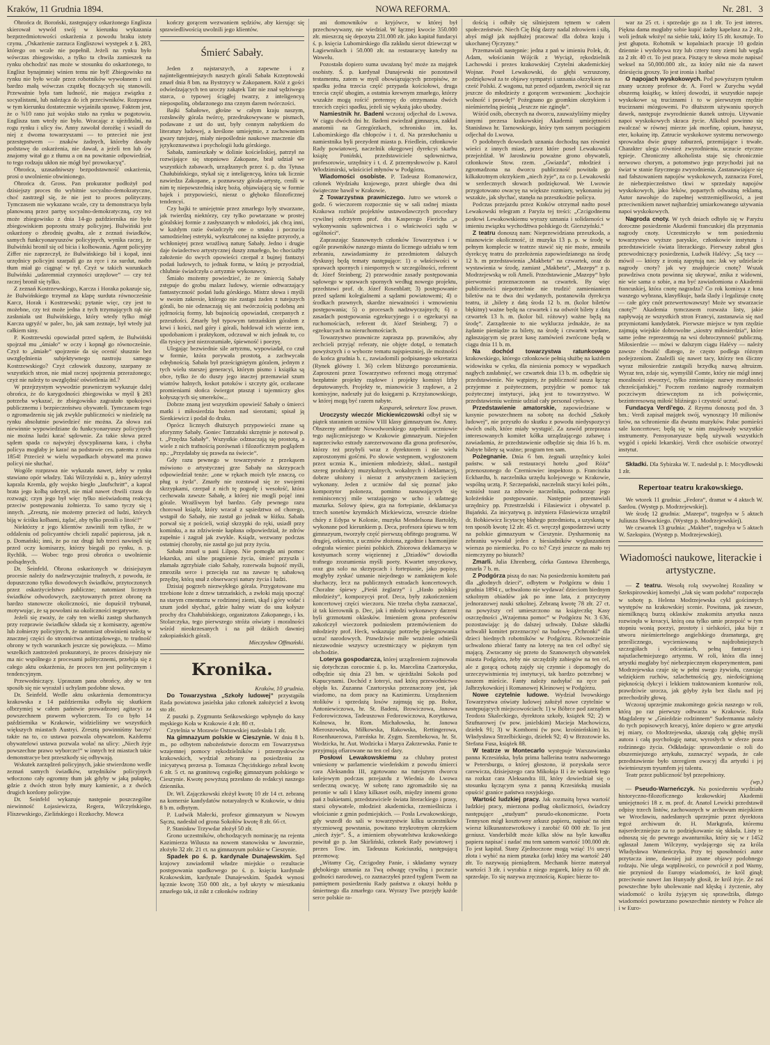Kraków, 11 Grudnia 1894. NOWA REFORMA. Nr. 281. 3
Obrońca dr. Boroński, zastępujący oskarżonego Englisza skierował wywód swój w kierunku wykazania bezprzedmiotowości oskarżenia z powodu braku istoty czynu. „Oskarżenie zarzuca Engliszowi występek z §. 283, którego on wcale nie popełnił. Jeżeli na rynku było wówczas zbiegowisko, a tylko ta chwila zamieszek na rynku obchodzić nas może w stosunku do oskarżonego, to Englisz bynajmniej winien temu nie był! Zbiegowisko na rynku nie było wcale przez robotników wywołanem i oni bardzo małą wówczas cząstkę tłoczących się stanowili. Przeważnie była tam ludność, nie mająca związku z socyalistami, lub należąca do ich przeciwników. Rozprawa w tym kierunku dostatecznie wyjaśniła sprawę. Faktem jest, że o ¾10 rano już wojsko stało na rynku w pogotowiu. Englisza tam wtedy nie było. Wracając z ujeżdżalni, na rogu rynku i ulicy św. Anny zawołał dorożkę i wsiadł do niej z dwoma towarzyszami — to przecież nie jest przestępstwem — znaków żadnych, któreby dawały podstawę do oskarżenia, nie dawał, a jeżeli ten lub ów znajomy witał go z tłumu a on na powitanie odpowiedział, to tego rodzaju ukłon nie mógł być prowokacyą“.
Obrońca, uzasadniwszy bezpodstawność oskarżenia, prosi o uwolnienie obwinionego.
Obrońca dr. Gross. Pan prokurator podłożył pod dzisiejszy proces tło wybitnie socyalno-demokratyczne, choć zastrzegł się, że nie jest to proces polityczny. Tymczasem nie wykazano wcale, czy ta demonstracya była planowaną przez partyę socyalno-demokratyczną, czy też może zbiegowisko z dnia 14-go października nie było zbiegowiskiem poprostu straży policyjnej. Bulwiński jest oskarżony o zbrodnię gwałtu, ale z zeznań świadków, samych funkcyonaryuszów policyjnych, wynika raczej, że Bulwiński bronił się od bicia i kolbowania. Agent policyjny Ziffer nie zaprzeczył, że Bulwińskiego bił i kopał, inni urzędnicy policyjni szarpali go za ręce i za surdut, nadto tłum miał go ciągnąć w tył. Czyż w takich warunkach Bulwiński „udaremniał czynności urzędowe“ — czy też raczej bronił się tylko.
Z zeznań Kostrzewskiego, Karcza i Horaka pokazuje się, że Bulwińskiego trzymał za klapę surduta równocześnie Karcz, Horak i Kostrzewski; pytanie więc, czy jest to możebne, czy też może jedna z tych trzymających rąk nie zasłaniała ust Bulwińskiego, który wtedy tylko mógł Karcza ugryźć w palec, bo, jak sam zeznaje, był wtedy już całkiem siny.
P. Kostrzewski opowiadał przed sądem, że Bulwiński spojrzał mu „śmiało“ w oczy i kopnął go równocześnie. Czyż to „śmiałe“ spojrzenie da się ocenić słusznie bez uwzględnienia subjektywnego nastroju samego Kostrzewskiego? Czyż człowiek duszony, szarpany ze wszystkich stron, nie miał raczej spojrzenia przerażonego; czyż nie należy to uwzględnić oświetlenia itd.?
W przejrzystym wywodzie prawniczym wykazuje dalej obrońca, że do karygodności zbiegowiska w myśl § 283 potrzeba wykazać, że zbiegowisko zagrażało spokojowi publicznemu i bezpieczeństwu obywateli. Tymczasem tego o zgromadzeniu się jak zwykle publiczności w niedzielę na rynku absolutnie powiedzieć nie można. Za słowa zaś niewinnie wypowiedziane do funkcyonaryuszy policyjnych nie można ludzi karać sądownie. Za takie słowa przed sądem spada co najwyżej dyscyplinarna kara, i chyba policya mogłaby je karać na podstawie ces. patentu z roku 1854! Przecież w wielu wypadkach obywatel ma prawo policyi nie słuchać.
Wogóle rozprawa nie wykazała nawet, żeby w rynku stawiano opór władzy. Taki Wilczyński n. p., który uderzył kaprala Kremla, gdy wojsko biegło „laufschritt“, a kapral brata jego kolbą uderzył, nie miał nawet chwili czasu do rozwagi; czyn jego był więc tylko nieświadomą reakcyą przeciw postępowaniu żołnierza. To samo tyczy się i innych. „Zresztą, nie możemy przecież od ludzi, których biją w ściśku kolbami, żądać, aby tylko prosili o litość!“
Niektórzy z jego klientów zawinili tem tylko, że w oddaleniu od policyantów chcieli zapalić papierosa, jak n. p. Domański; inni, że po raz drugi lub trzeci nawinęli się przed oczy komisarzy, którzy biegali po rynku, n. p. Rychlik. — Wobec tego prosi obrońca o uwolnienie podsądnych.
Dr. Seinfeld. Obrona oskarżonych w dzisiejszym procesie należy do nadzwyczajnie trudnych, z powodu, że dopuszczono tylko dowodowych świadków, przytoczonych przez oskarżycielstwo publiczne; natomiast licznych świadków odwodowych, zacytowanych przez obronę na bardzo stanowcze okoliczności, nie dopuścił trybunał, motywując, że są powołani na okoliczności negatywne.
Jeżeli się zważy, że cały ten wielki zastęp słuchanych przy rozprawie świadków składa się z komisarzy, agentów lub żołnierzy policyjnych, że natomiast obwinieni należą w znacznej części do stronnictwa antirządowego, to trudność obrony w tych warunkach jeszcze się powiększa. — Mimo wszelkich zastrzeżeń prokuratoryi, że proces dzisiejszy nie ma nic wspólnego z procesami politycznemi, przebija się z całego aktu oskarżenia, że proces ten jest politycznym i tendencyjnym.
Przewodniczący. Upraszam pana obrońcy, aby w ten sposób się nie wyrażał i uchylam podobne słowa.
Dr. Seinfeld. Wedle aktu oskarżenia demonstracya krakowska z 14 października odbyła się skutkiem olbrzymiej w całem państwie prowadzonej agitacyi za powszechnem prawem wyborczem. To co było 14 października w Krakowie, widzieliśmy we wszystkich większych miastach Austryi. Zresztą powinniśmy baczyć także na to, co ustawa pozwala obywatelom. Każdemu obywatelowi ustawa pozwala wołać na ulicy: „Niech żyje powszechne prawo wyborcze!“ w innych też miastach takie demonstracye bez przeszkody się odbywają.
Wskutek zarządzeń policyjnych, jakie stwierdzono wedle zeznań samych świadków, urzędników policyjnych wtłoczono cały ogromny tłum jak gdyby w jaką pułapkę, gdzie z dwóch stron były mury kamienic, a z dwóch drugich kordony policyjne.
Dr. Seinfeld wykazuje następnie poszczególne niewinność Łojasiewicza, Regera, Wilczyńskiego, Fliszewskiego, Zielińskiego i Rozkochy. Mowca
kończy gorącem wezwaniem sędziów, aby kierując się sprawiedliwością uwolnili jego klientów.
Śmierć Sabały.
Jeden z najstarszych, a zapewne i z najinteligentniejszych naszych górali Sabała Krzeptowski zmarł dnia 8 bm. na Bystrzycy w Zakopanem. Któż z gości odwiedzających ten uroczy zakątek Tatr nie znał sędziwego starca, o typowej ściągłej twarzy, z inteligencyą niepospolitą, obdarzonego zna cznym darem twórczości.
Bajki Sabałowe, głośne w całym kraju naszym, rozsławiły górala twórcę, przedrukowywane w pismach, podawane z ust do ust, były cennym nabytkiem do literatury ludowej, a kreślone umiejętnie, z zachowaniem gwary tutejszej, miały niepoślednie naukowe znaczenie dla językoznawstwa i psychologii ludu górskiego.
Sabała, zamieszkały w dolinie kościeliskiej, patrzył na rozwijające się stopniowo Zakopane, brał udział we wszystkich zabawach, urządzanych przez ś. p. dra Tytusa Chałubińskiego, stykał się z inteligencyą, która tak licznie nawiedza Zakopane, a poznawszy górala-artystę, cenili w nim tę niepowszednią iskrę bożą, objawiającą się w formie bajek i przypowieści, nieraz o głęboko filozoficznej tendencyi.
Czy bajki te umiejętnie przez zmarłego były stwarzane, jak twierdzą niektórzy, czy tylko powtarzane w prostej góralskiej formie z zasłyszanych w młodości, jak chcą inni, w każdym razie świadczyły one o smaku i poczuciu samodzielnej estetyki, wykształconej na księdze przyrody, a wchłoniętej przez wrażliwą naturę Sabały. Jedno i drugie daje świadectwo artystycznej duszy zmarłego, bo chociażby założenie do swych opowieści czerpał z bujnej fantazyi podań ludowych, to jednak forma, w którą je przyodział, chlubnie świadczyła o artyzmie wykonawcy.
Śmiało możemy powiedzieć, że ze śmiercią Sabały zstępuje do grobu malarz ludowy, wiernie odtwarzający fantastyczność podań ludu górskiego. Mistrz słowa i myśli w swoim zakresie, którego nie zastąpi żaden z tutejszych górali, bo nie odznaczają się ani twórczością podobną ani jędrnością formy, lub bujnością opowiadań, czerpanych z przeszłości. Zmarły był typowym tatrzańskim góralem z krwi i kości, nad góry i górali, hołdował ich wierze iem, upodobaniom i praktykom, odczuwał w nich jednak to, co dla tysięcy jest niezrozumiałe, śpiewność i poezyę.
Ulegając bezwiednie sile artyzmu, wypowiadał, co czuł w formie, która porywała prostotą, a zachwycała odrębnością. Sabała był prześcigniętym góralem, jednym z tych wielu starszej generacyi, którym pismo i książka są obce, tylko że do duszy jego inaczej przemawiał szum wiatrów halnych, łoskot potoków i szczyty gór, oczłacane promieniami słońca świergot ptasząt i tajemniczy głos kołyszących się smereków...
Dobrze znaną jest wszystkim opowieść Sabały o śmierci matki i miłosierdzia bożem nad sierotami; spisał ją Sienkiewicz i podał do druku.
Oprócz licznych dłuższych przypowieści znane są aforyzmy Sabały. Goniec Tatrzański skrzętnie je notował p. t. „Przędza Sabały“. Wszystkie odznaczają się prostotą, a wiele z nich trafnością porównań i filozoficznym poglądem np.: „Przydałaby się prawda na świecie“.
Gdy razu pewnego w towarzystwie z przekąsem mówiono o artystycznej grze Sabały na skrzypcach odpowiedział tenże: „one w rękach moich tyle znaczą, co pług u żyda“. Zmarły nie rozstawał się ze swojemi skrzypkami, czerpał z nich tę pogodę i wesołość, która cechowała zawsze Sabałę, a której nie mogli pojąć inni górale. Wrażliwym był bardzo. Gdy pewnego razu chorował ksiądz, który wracał z sąsiedztwa od chorego, wstąpił do Sabały, nie zastał go jednak w łóżku. Sabała porwał się z pościeli, wziął skrzypki do ręki, usiadł przy kominku, a na zdziwienie kapłana odpowiedział, że zdrów zupełnie i zagrał jak zwykle. Ksiądz, wezwany podczas ostatniej choroby, nie zastał go już przy życiu.
Sabała zmarł u pani Lilpop. Nie pomogła ani pomoc lekarska, ani silne pragnienie życia, śmierć przyszła i złamała zgrzybiałe ciało Sabały, rozerwała bujność myśli, zmroziła serce i przecięła raz na zawsze tę sabałową przędzę, którą snuł z obserwacyi natury życia i ludzi.
Dzisiaj pogrzeb niezwykłego górala. Przygotowane mu trzebione łoże z drzew tatrzańskich, a zwłoki mają spocząć na starym cmentarzu w rodzinnej ziemi, skąd i góry widać i szum jodeł słychać, gdzie halny wiatr do snu kołysze prochy dra Chałubińskiego, organizatora Zakopanego, i ks. Stolarczyka, tego pierwszego stróża oświaty i moralności wśród nieokrzesanych i na pół dzikich dawniej zakopiańskich górali.
Mieczysław Offmański.
Kronika.
Kraków, 10 grudnia.
Do Towarzystwa „Szkoły ludowej“ przystąpiła Rada powiatowa jasielska jako członek założyciel z kwotą sto złr.
Z puszki p. Zygmunta Seńkowskiego wpłynęło do kasy męskiego Koła w Krakowie 4 złr. 80 ct.
Czytelnia w Morawie Ostrawskiej nadesłała 1 złr.
Na gimnazyum polskie w Cieszynie. W dniu 8 b. m., po odbytem nabożeństwie doroczn em Towarzystwa wzajemnej pomocy rękodzielników i przemysłowców krakowskich, wydział zebrany na posiedzeniu za inicyatywą prezesa p. Tomasza Chęcińskiego zebrał kwotę 6 złr. 5 ct. na granitową cegiełkę gimnazyum polskiego w Cieszynie. Kwotę powyższą przesłano do redakcyi naszego dziennika.
Dr. Wł. Zajączkowski złożył kwotę 10 złr 14 ct. zebraną na komersie kandydatów notaryalnych w Krakowie, w dniu 8 b m. odbytym.
P. Ludwik Małecki, profesor gimnazyum w Nowym Sączu, nadesłał od grona Sokołów kwotę 8 złr. 66 ct.
P. Stanisław Trzywdar złożył 50 złr.
Grono uczestników, obchodzących nominację na rejenta Kazimierza Wilusza na nowem stanowisku w Jaworznie, złożyło 32 złr. 21 ct. na gimnazyum polskie w Cieszynie.
Spadek po ś. p. kardynale Dunajewskim. Sąd krajowy zawiadomił władze miejskie o rezultacie postępowania spadkowego po ś. p. księciu kardynale Krakowskim, kardynale Dunajewskim. Spadek wynosi łącznie kwotę 350 000 złr., a był ukryty w mieszkaniu zmarłego tak, iż nikt z członków rodziny
ani domowników o kryjówce, w której był przechowywany, nie wiedział. W łącznej kwocie 350.000 złr. mieszczą się depozyta 231.000 złr. jako kapitał fundacyi ś. p. księcia Lubomirskiego dla zakładu sierot dziewcząt w Łagiewnikach i 50.000 złr. na restauracyę katedry na Wawelu.
Pozostała dopiero suma uważaną być może za majątek osobisty. Ś. p. kardynał Dunajewski nie pozostawił testamentu, zatem w myśl obowiązujących przepisów, ze spadku jedna trzecia część przypada kościołowi, druga trzecia część ubogim, a ostatnia krewnym zmarłego, którzy wszakże mogą rościć pretensyę do otrzymania dwóch trzecich części spadku, jeżeli się wykażą jako ubodzy.
Namiestnik hr. Badeni wczoraj odjechał do Lwowa. W ciągu dwóch dni hr. Badeni zwiedzał gimnazya, zakład anatomii na Grzegórzkach, schronisko im. ks. Lubomirskiego dla chłopców i t. d. Na przesłuchaniu u namiestnika byli prezydent miasta p. Friedlein, członkowie Rady powiatowej, naczelnik okręgowej dyrekcyi skarbu książę Poniński, przedstawiciele sądownictwa, profesorowie, urzędnicy i t. d. Z przemysłowców p. Karol Włodzimirski, właściciel młynów w Podgórzu.
Wiadomości osobiste. P. Tadeusz Romanowicz, członek Wydziału krajowego, przez ubiegłe dwa dni świąteczne bawił w Krakowie.
Z Towarzystwa prawniczego. Jutro we wtorek o godz. 6 wieczorem rozpocznie się w sali radnej miasta Krakowa rozbiór projektów ustawodawczych procedury cywilnej odczytem prof. dra Kasperego Fiericha „o wykonywaniu sądownictwa i o właściwości sądu w ogólności“.
Zapraszając Szanownych członków Towarzystwa i w ogóle prawników naszego miasta do licznego udziału w tem zebraniu, zawiadamiamy że przedmiotem dalszych dyskusyj będą tematy następujące: 1) o właściwości w sprawach spornych i niespornych w szczególności, referent dr. Józef Steinberg; 2) przewodnie zasady postępowania sądowego w sprawach spornych według nowego projektu, przedstawi prof. dr. Józef Rosenblatt; 3) postępowanie przed sądami kolegialnemi a sądami powiatowemi; 4) o środkach prawnych, skardze nieważności i wznowieniu postępowania; 5) o procesach nadzwyczajnych; 6) o zasadach postępowania egzekucyjnego i o egzekucyi na ruchomościach, referent dr. Józef Steinberg; 7) o egzekucyach na nieruchomościach.
Towarzystwo prawnicze zaprasza pp. prawników, aby zechcieli przyjąć referaty, nie objęte dotąd, o tematach powyższych i o wyborze tematu najspieszniej, ile możności do końca grudnia b. r., zawiadomili podpisanego sekretarza (Rynek główny l. 36) celem bliższego porozumienia. Zaproszeni przez Towarzystwo referenci mogą otrzymać bezpłatnie projekty rządowe i projekty komisyi Izby deputowanych. Projekty te, mianowicie 3 rządowe, a 2 komisyjne, nadeszły już do księgarni p. Krzyżanowskiego, w której mogą być razem nabyte.
Kasparek, sekretarz Tow. prawn.
Uroczysty wieczór Mickiewiczowski odbył się w piątek staraniem uczniów VIII klasy gimnazyum św. Anny. Obszerny amfiteatr Nowodworskiego zapełnili uczniowie tego najliczniejszego w Krakowie gimnazyum. Niejeden naprzeciwko estrady zarezerwowano dla grona profesorów, którzy też przybyli wraz z dyrektorem i nie wielu zaproszonymi gośćmi. Po słowie wstępnem, wygłoszonem przez ucznia K., imieniem młodzieży, skład... nastąpił szereg produkcyj muzykalnych, wokalnych i deklamacyj, dobrze ułożony i nieraz z artystycznem zacięciem wykonany. Jeden z uczniów dał się poznać jako kompozytor poloneza, pomimo nasuwających się reminiscencyj mile wrażającego w ucho i udatnego mazurka. Solowy śpiew, gra na fortepianie, deklamacya trzech sonetów krymskich Mickiewicza, wreszcie dzielne chóry z Edypa w Kolonie, muzyka Mendelsona Bartoldy, wykonane pod kierunkiem p. Deca, profesora śpiewu w tem gimnazyum, tworzyły część pierwszą obfitego programu. W drugiej, orkiestra, z uczniów złożona, zgodnie i harmonijnie odegrała wieniec pieśni polskich. Zbiorowa deklamacya w kostyumach sceny więziennej z „Dziadów“ dowiodła trafnego zrozumienia myśli poety. Kwartet smyczkowy, oraz gra solo na skrzypcach i fortepianie, jako popisy, mogłyby zyskać uznanie niejednego w zamkniętem kole słuchaczy, lecz na publicznych estradach koncertowych. Choralne śpiewy „Pieśń żeglarzy“ i „Hasło polskiej młodzieży“, kompozycyi prof. Deca, były zakończeniem koncertowej części wieczoru. Nie trzeba chyba zaznaczać, iż tak kierownik p. Dec, jak i młodzi wykonawcy darzeni byli grzmotami oklasków. Imieniem grona profesorów zakończył wieczorek podniosłem przemówieniem do młodzieży prof. Heck, wskazując potrzebę pielęgnowania uczuć narodowych. Prawdziwie miłe wrażenie odnieśli niezawodnie wszyscy uczestniczący w pięknym tym obchodzie.
Loterya gospodarcza, której urządzeniem zajmowała się dotychczas corocznie ś. p. ks. Marcelina Czartoryska, odbędzie się dnia 23 bm. w ujeżdżalni Sokoła pod Kapucynami. Dochód z loteryi, nad którą przewodnictwo objęła ks. Zuzanna Czartoryska przeznaczony jest, jak wiadomo, na dom pracy na Kazimierzu. Urządzeniem stolików i sprzedażą losów zajmują się pp. Bołoz, Antoniewiczowa, hr. St. Badeni, Browiczowa, Janowa Fedorowiczowa, Tadeuszowa Fedorowiczowa, Korytkowa, Kolnowa, hr. Rom. Michałowska, hr. Janowa Mieroszowska, Miłkowska, Rakowska, Rettingerowa, Rosenhauerowa, Pareńska hr. Zygm. Szembekowa, hr. St. Wodzicka, hr. Aut. Wodzicka i Marya Zakrzewska. Panie te przyjmują ofiarowane na ten cel dary.
Posłowi Lewakowskiemu za chlubny protest wniesiony w parlamencie wiedeńskim z powodu śmierci cara Aleksandra III, zgotowano na tutejszym dworcu kolejowym podczas przejazdu z Wiednia do Lwowa serdeczną owacyę. W sobotę rano zgromadziło się na peronie w sali I klasy kilkaset osób, między innemi grono pań z bukietami, przedstawiciele świata literackiego i prasy, starsi obywatele, młodzież akademicka, rzemieślnicza i włościanie z gmin podmiejskich. — Posła Lewakowskiego, gdy wszedł do sali w towarzystwie kilku uczestników stycznioweg powstania, powitano trzykrotnym okrzykiem „niech żyje“. Ś., a imieniem obywatelstwa krakowskiego powitał go p. Jan Skirliński, członek Rady powiatowej i prezes Tow. im. Tadeusza Kościuszki, następującą przemową:
„Witamy Cię, Czcigodny Panie, i składamy wyrazy głębokiego uznania za Twą odwagę cywilną i poczucie godności narodowej, co zaznaczyłeś przed tyglem Twem na pamiętnem posiedzeniu Rady państwa z okazyi hołdu p śmiertnego dla zmarłego cara. Wyrazy Twe przejęły każde serce polskie ra-
dością i odbiły się silniejszem tętnem w całem społeczeństwie. Niech Cię Bóg darzy nadal zdrowiem i siłą, abyś mógł jak najdłużej pracować dla dobra kraju i ukochanej Ojczyzny.“
Przemawiali następnie: jedna z pań w imieniu Polek, dr. Adam, włościanin Wójcik z Wyciąż, rękodzielnik Lachowski i prezes krakowskiej Czytelni akademickiej Wojnar. Poseł Lewakowski, do głębi wzruszony, podziękował za te objawy sympatyi i uznania okrzykiem na cześć Polski. Z wagonu, tuż przed odjazdem, zwrócił się raz jeszcze do młodzieży z gorącem wezwaniem: „kochajcie wolność i prawdę!“ Pożegnano go gromkim okrzykiem i nieśmiertelną pieśnią „Jeszcze nie zginęła“.
Wśród osób, obecnych na dworcu, zauważyliśmy między innymi prezesa krakowskiej Akademii umiejętności Stanisława hr. Tarnowskiego, który tym samym pociągiem odjechał do Lwowa.
O podobnych dowodach uznania dochodzą nas również wieści z innych miast, przez które poseł Lewakowski przejeżdżał. W Jarosławiu poważne grono obywateli, członkowie Stow. rzem. „Gwiazda“, młodzież i zgromadzona na dworcu publiczność powitała go kilkakrotnym okrzykiem „niech żyje“, za co p. Lewakowski w serdecznych słowach podziękował. We Lwowie przygotowano owacyę na większe rozmiary, wykonaniu jej wszakże, jak słychać, stanęła na przeszkodzie policya.
Podczas przejazdu przez Kraków otrzymał nadto poseł Lewakowski telegram z Paryża tej treści: „Czcigodnemu posłowi Lewakowskiemu wyrazy uznania i solidarności w imieniu związku wychodźtwa polskiego dr. Gierszyński.“
Z teatru donoszą nam: Nieprzewidziana przeszkoda, a mianowicie okoliczność, iż muzyka 13 p. p. w środę w pełnym komplecie w teatrze stawić się nie może, zmusiła dyrekcyę teatru do przełożenia zapowiedzianego na środę 12 b. m przedstawienia „Makbeta“ na czwartek, oraz do wystawienia w środę, zamiast „Makbeta“, „Mazepy“ z p. Modrzejewską w roli Ameli. Przedstawienie „Mazepy“ było pierwotnie przeznaczonem na czwartek. By więc publiczności niepotrzebnie nie trudzić zamienianiem biletów na te dwa dni wydanych, postanowiła dyrekcya teatru, iż „bilety z datą środa 12 b. m. (kolor biletów błękitny) ważne będą na czwartek i na odwrót bilety z datą czwartek 13 b. m. (kolor bil. różowy) ważne będą na środę“. Zarządzenie to nie wyklucza jednakże, że na żądanie pieniądze za bilety, na środę i czwartek wydane, zgłaszającym się przez kasę zamówień zwrócone będą w ciągu dnia 11 b. m.
Na dochód towarzystwa ratunkowego krakowskiego, którego członkowie pełnią służbę na każdem widowisku w cyrku, dla niesienia pomocy w wypadkach nagłych zasłabnięć, we czwartek dnia 13 b. m. odbędzie się przedstawienie. Nie wątpimy, że publiczność nasza łącząc przyjemne z pożytecznem, przyjdzie w pomoc tak pożytecznej instytucyi, jaką jest to towarzystwo. W przedstawieniu weźmie udział cały personal cyrkowy.
Przedstawienie amatorskie, zapowiedziane w kasynie powszechnem na sobotę na dochód „Szkoły ludowej“, nie przyszło do skutku z powodu niedyspozycyi dwóch osób, które miały wystąpić. Za zawód przeprasza interesowanych komitet kółka urządzającego zabawę i zawiadamia, że przedstawienie odbędzie się dnia 16 b. m. Nabyte bilety są ważne; program ten sam.
Pożegnanie. Dnia 6 bm. żegnali urzędnicy kolei państw. w sali restauracyi hotelu „pod Róża“ przenoszonego do Czerniowiec inspektora p. Franciszka Eckbardta, b. naczelnika urzędu kolejowego w Krakowie, wspólną ucztą. P. Szczepański, naczelnik stacyi kolei półn., wzniósł toast za zdrowie naczelnika, podnosząc jego koleżeńskie postępowanie. Następnie przemawiali urzędnicy pp. Przestrzelski i Filasiewicz i obywatel p. Bujański. Za inicyatywą p. inżyniera Filasiewicza urządził dr. Bobkiewicz licytacyę błahego przedmiotu, a uzyskaną w ten sposób kwotę 12 złr. 45 ct. wręczył gospodarzowi uczty na polskie gimnazyum w Cieszynie. Dysharmonię na zebraniu wywołał jeden z biesiadników wygłaszaniem wiersza po niemiecku. Po co to? Czyż jeszcze za mało tej niemczyzny po biurach?
Zmarli. Julia Ehrenberg, córka Gustawa Ehrenberga, zmarła 7 b. m.
Z Podgórza piszą do nas: Na posiedzeniu komitetu pań dla „głodnych dzieci“, odbytem w Podgórzu w dniu 1 grudnia 1894 r., uchwalono nie wydawać dzieciom biednym szkolnym obiadów jak po inne lata, z przyczyny jednorazowej nauki szkolnej. Zebraną kwotę 78 złr. 27 ct. na powyższy cel umieszczono na książeczkę Kasy oszczędności „Wzajemna pomoc“ w Podgórzu Nr. 3 636, pozostawiając ją do dalszej uchwały. Dalsze składki uchwalił komitet przeznaczyć na budowę „Ochronki“ dla dzieci biednych robotników w Podgórzu. Równocześnie uchwalono zbierać fanty na loteryę na ten cel odbyć się mającą. Zwracamy się przeto do Szanownych obywatelek miasta Podgórza, żeby nie szczędziły zabiegów na ten cel, ale z gorącą ochotą zajęły się czynnie i dopomogły do urzeczywistnienia tej instytucyi, tak bardzo potrzebnej w naszem mieście. Fanty należy nadsyłać na ręce pań Jalbrzykowskiej i Romanowej Kleinowej w Podgórzu.
Nowe czytelnie ludowe. Wydział lwowskiego Towarzystwa oświaty ludowej założył nowe czytelnie w następujących miejscowościach: 1) w Bóbrce pod zarządem Teodora Skaleckiego, dyrektora szkoły, książek 92; 2) w Szufnarowej (w pow. jasielskim) Macieja Machowicza, dziełek 91; 3) w Komborni (w pow. krośnieńskim) ks. Władysława Strzelbickiego, dziełek 92; 4) w Brzozowie ks. Stefana Fusa, książek 88.
W teatrze w Montecarlo występuje Warszawianka panna Krzesińska, była prima ballerina teatru nadwornego w Petersburgu, o której głoszono, iż pozyskała serce carewicza, dzisiejszego cara Mikołaja II i że wskutek tego na rozkaz cara Aleksandra III, który dowiedział się o stosunku łączącym syna z panną Krzesińską musiała opuścić granice państwa rosyjskiego.
Wartość ludzkiej pracy. Jak rozmaitą bywa wartość ludzkiej pracy, mierzona podług okoliczności, świadczy następujące „studyum“ pseudo-ekonomiczne. Poeta Tennyson mógł kosztowny arkusz papieru, napisać na nim wiersz kilkunastozwrotkowy i zarobić 60 000 złr. To jest geniusz. Vanderbildt może kilka słów na byle kawałku papieru napisać i nadać mu tem samem wartość 100.000 złr. To jest kapitał. Stany Zjednoczone mogą wziąć 1½ uncyi złota i wybić na niem ptaszka (orła) który ma wartość 240 złr. To nazywają pieniądzem. Mechanik bierze materyał wartości 3 złr. i wyrabia z niego zegarek, który za 60 złr. sprzedaje. To się nazywa zręcznością. Kupiec bierze to-
war za 25 ct. i sprzedaje go za 1 złr. To jest interes. Piękna dama mogłaby sobie kupić żadny kapelusz za 2 złr., woli jednak włożyć na siebie taki, który 15 złr. kosztuje. To jest głupota. Robotnik w kopalniach pracuje 10 godzin dziennie i wydobywa trzy lub cztery tony ziemi lub węgla za 2 złr. 40 ct. To jest praca. Piszący te słowa może napisać weksel na 50,000.000 złr., za który nikt nie da nawet dziesięciu groszy. To jest ironia i hańba!
O napojach wyskokowych. Pod powyższym tytułem znany uczony profesor dr. A. Forel w Zurychu wydał obszerną książkę, w której dowodzi, iż wszystkie napoje wyskokowe są truciznami i to w pierwszym rzędzie truciznami mózgowemi. Po dłuższem używaniu sporych dawek, następuje zwyrodnienie tkanek ustroju. Używanie napoi wyskokowych skraca życie. Alkohol powinno się zwalczać w równej mierze jak morfinę, opium, haszysz, eter, kokainę itp. Zatrucie wyskokowe systemu nerwowego sprowadza dwie grupy zaburzeń, przemijające i trwałe. Charakter ulega również zwyrodnieniu, uczucie etyczne tępieje. Chroniczny alkoholista staje się chronicznie nerwowo chorym, a potomstwo jego przychodzi już na świat w stanie fizycznego zwyrodnienia. Zastanawiające się nad fałszowaniem napojów wyskokowych, zaznacza Forel, że niebezpieczeństwo tkwi w sprzedaży napojów wyskokowych, jako leków, popartych odważną reklamą. Autor nawołuje do zupełnej wstrzemięźliwości, a jest przeciwnikiem nawet najbardziej umiarkowanego używania napoi wyskokowych.
Nagroda cnoty. W tych dniach odbyło się w Paryżu doroczne posiedzenie Akademii francuskiej dla przyznania nagrody cnoty. Uczestniczyło w tem posiedzeniu towarzystwo wyższe paryskie, członkowie instytutu i przedstawiciele świata literackiego. Pierwszy zabrał głos przewodniczący posiedzenia, Ludwik Halévy: „Są tacy — mówił — którzy z ironią zapytują nas: Jak wy udzielacie nagrody cnoty? jak wy znajdujecie cnotę? Wszak prawdziwa cnota powinna się ukrywać, znika z widowni, nie wie sama o sobie, a ma być zawiadomiona o Akademii francuskiej, która cnotę nagradza? Co rok komisya z łona waszego wybrana, klasyfikuje, bada ślady i legalizuje cnotę — całe góry cnót przewertowawszy! Może wy stwarzacie cnotę?“ Akademia tymczasem rozważa listy, jakie napływają ze wszystkich stron Francyi, zastanawia się nad przymiotami kandydatek. Pierwsze miejsce w tym rzędzie zajmują wiejskie dobrowolne „siostry miłosierdzia“, które same jedne reprezentują na wsi dobroczynność publiczną. Miłosierdzie — mówi w dalszym ciągu Halévy — należy zawsze chwalić dlatego, że często podlega różnym podejrzeniom. Znaleźli się nawet tacy, którzy ten śliczny wyraz miłosierdzie zastąpili brzydką nazwą altruizm. Wyraz ten, zdaje się, wymyślił Comte, który nie mógł innej moralności stworzyć, tylko zmieniając nazwy moralności chrześcijańskiej.“ Poczem rozdano nagrody rozmaitym poczciwym dziewczętom za ich poświęcenie, bezinteresowną miłość bliźniego i czystość uczuć.
Fundacya Verdi'ego. Z Rzymu donoszą pod dn. 3 bm.: Verdi zapisał majątek swój, wynoszący 10 milionów lirów, na schronienie dla dwustu muzyków. Pałac pomieści sale koncertowe; będą się w nim znajdowały wszystkie instrumenty. Pensyonaryusze będą używali wszystkich wygód i opieki lekarskiej. Verdi chce osobiście otworzyć instytut.
Składki. Dla Sybiraka W. T. nadesłał p. I: Mocydłowski 1 złr.
Repertoar teatru krakowskiego.
We wtorek 11 grudnia: „Fedora“, dramat w 4 aktach W. Sardou. (Występ p. Modrzejewskiej).
We środę 12 grudnia: „Mazepa“, tragedya w 5 aktach Juliusza Słowackiego. (Występ p. Modrzejewskiej).
We czwartek 13 grudnia: „Makbet“, tragedya w 5 aktach W. Szekspira. (Występ p. Modrzejewskiej).
Wiadomości naukowe, literackie i artystyczne.
— Z teatru. Wesołą rolą swywolnej Rozaliny w Szekspirowskiej komedyi „Jak się wam podoba“ rozpoczęła w sobotę p. Helena Modrzejewska cykl gościnnych występów na krakowskiej scenie. Powitana, jak zawsze, niemilknącą burzą oklasków znakomita artystka nasza rozwinęła w kreacyi, którą ona tylko umie przepoić w tym stopniu wonią poezyi, prostoty i sielskości, jaka bije z utworu nieśmiertelnego angielskiego dramaturga, grę prześlicznego, wycieniowaną w najdrobniejszych szczegółach i odcieniach, pełną fantazyi i najszlachetniejszego artyzmu. W roli, która dla innej artystki mogłaby być niebezpiecznym eksperymentem, pani Modrzejewska czuje się w pełni swego żywiołu, czarując wdziękiem ruchów, szlachetnością gry, niedoścignioną pięknością dykcyi i lekkiem traktowaniem konturów roli, prawdziwie urocza, jak gdyby żyła bez śladu nad jej przechodziły głową.
Wczoraj uprzejmie znakomitego gościa naszego w roli, którą po raz pierwszy odtwarza w Krakowie. Rola Magdaleny w „Gnieździe rodzinnem“ Sudermanna należy do tych popisowych kreacyj, które dopiero w grze artystki tej miary, co Modrzejewska, ukazują całą głębię myśli autora i całą psychologię natur, wyrosłych w sferze poza rodzinnego życia. Odkładając sprawozdanie o roli do obszerniejszego artykułu, zaznaczyć wypada, że całe przedstawienie było szeregiem owacyj dla artystki i jej świetnieszym tryumfem jej talentu.
Teatr przez publiczność był przepełniony.
(wp.)
— Pseudo-Warneńczyk. Na posiedzeniu wydziału historyczno-filozoficznego krakowskiej Akademii umiejętności 18 z. m. prof. dr. Anatol Lewicki przedstawił odpisy trzech listów, zachowanych w archiwum miejskiem we Wrocławiu, nadesłanych uprzejmie przez dyrektora tegoż archiwum dr. H. Markgrafa, któremu najserdeczniejsze za to podziękowanie się składa. Listy te odnoszą się do pewnego awanturnika, który się w r 1452 ogłaszał Janem Wilczyny, wydającego się za króla Władysława Warneńczyka. Przy tej sposobności autor przytacza inne, dawniej już znane objawy podobnego rodzaju. Nie ulega wątpliwości, co powrócił z pod Warny, nie przyniosł do Europy wiadomości, że król ginął; przeciwnie nawet Jan Hunyady głosił, że król żyje. Że zaś powszechne było ubolewanie nad klęską i życzenie, aby wiadomość o królu żyjącym się sprawdziła, dlatego wiadomości powtarzano powszechnie niestety w Polsce ale i w Euro-